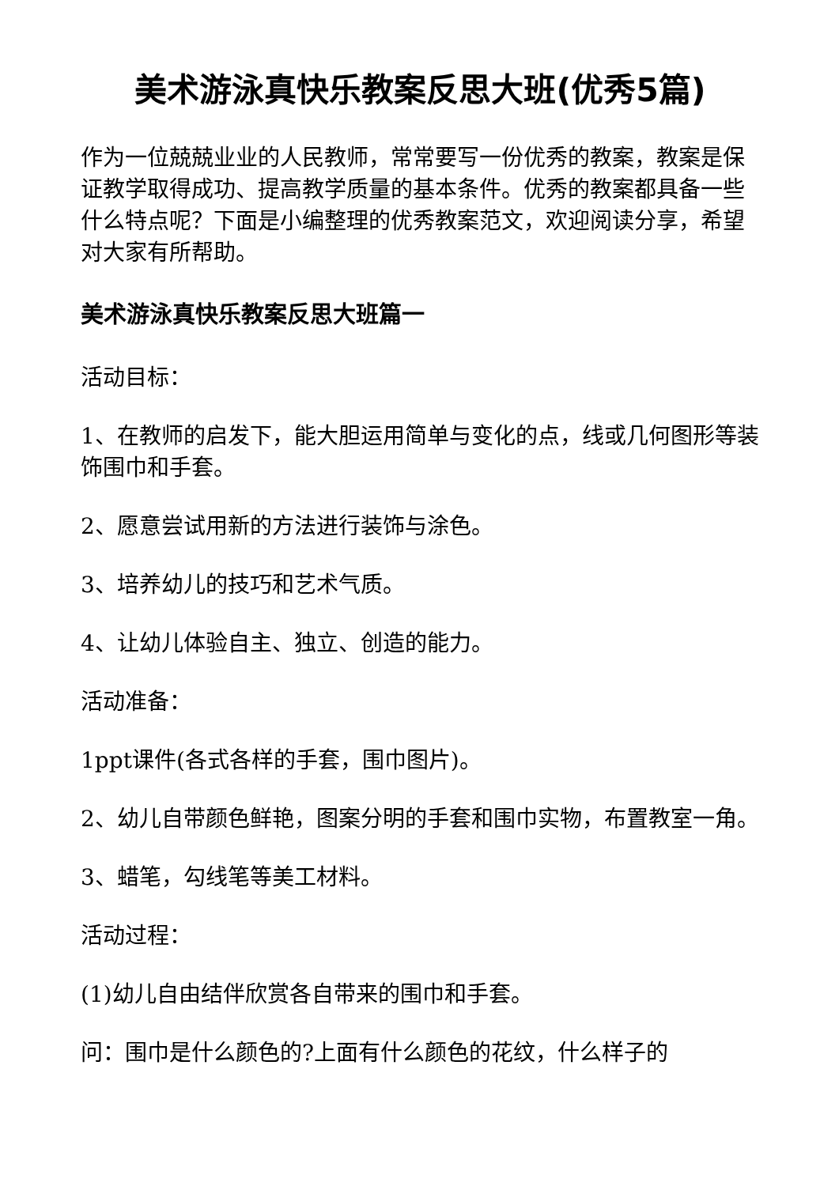美术游泳真快乐教案反思大班(优秀5篇)
作为一位兢兢业业的人民教师，常常要写一份优秀的教案，教案是保证教学取得成功、提高教学质量的基本条件。优秀的教案都具备一些什么特点呢？下面是小编整理的优秀教案范文，欢迎阅读分享，希望对大家有所帮助。
美术游泳真快乐教案反思大班篇一
活动目标：
1、在教师的启发下，能大胆运用简单与变化的点，线或几何图形等装饰围巾和手套。
2、愿意尝试用新的方法进行装饰与涂色。
3、培养幼儿的技巧和艺术气质。
4、让幼儿体验自主、独立、创造的能力。
活动准备：
1ppt课件(各式各样的手套，围巾图片)。
2、幼儿自带颜色鲜艳，图案分明的手套和围巾实物，布置教室一角。
3、蜡笔，勾线笔等美工材料。
活动过程：
(1)幼儿自由结伴欣赏各自带来的围巾和手套。
问：围巾是什么颜色的?上面有什么颜色的花纹，什么样子的